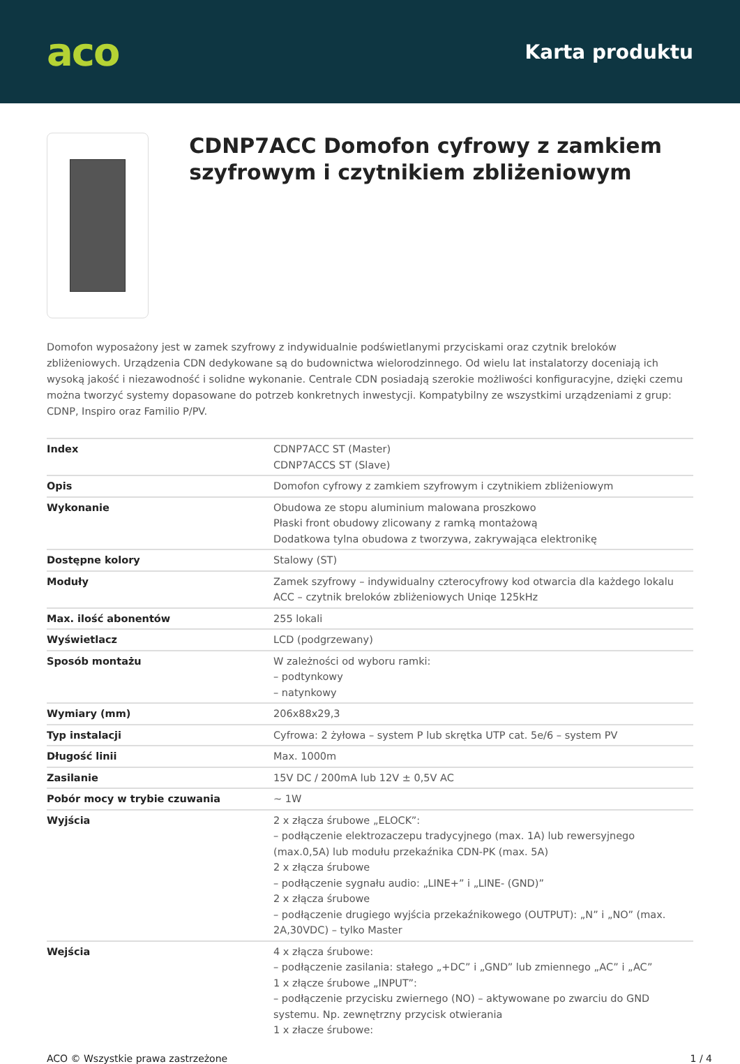aco
Karta produktu
CDNP7ACC Domofon cyfrowy z zamkiem szyfrowym i czytnikiem zbliżeniowym
Domofon wyposażony jest w zamek szyfrowy z indywidualnie podświetlanymi przyciskami oraz czytnik breloków zbliżeniowych. Urządzenia CDN dedykowane są do budownictwa wielorodzinnego. Od wielu lat instalatorzy doceniają ich wysoką jakość i niezawodność i solidne wykonanie. Centrale CDN posiadają szerokie możliwości konfiguracyjne, dzięki czemu można tworzyć systemy dopasowane do potrzeb konkretnych inwestycji. Kompatybilny ze wszystkimi urządzeniami z grup: CDNP, Inspiro oraz Familio P/PV.
| Index | CDNP7ACC ST (Master) CDNP7ACCS ST (Slave) |
| Opis | Domofon cyfrowy z zamkiem szyfrowym i czytnikiem zbliżeniowym |
| Wykonanie | Obudowa ze stopu aluminium malowana proszkowo Płaski front obudowy zlicowany z ramką montażową Dodatkowa tylna obudowa z tworzywa, zakrywająca elektronikę |
| Dostępne kolory | Stalowy (ST) |
| Moduły | Zamek szyfrowy – indywidualny czterocyfrowy kod otwarcia dla każdego lokalu ACC – czytnik breloków zbliżeniowych Uniqe 125kHz |
| Max. ilość abonentów | 255 lokali |
| Wyświetlacz | LCD (podgrzewany) |
| Sposób montażu | W zależności od wyboru ramki: – podtynkowy – natynkowy |
| Wymiary (mm) | 206x88x29,3 |
| Typ instalacji | Cyfrowa: 2 żyłowa – system P lub skrętka UTP cat. 5e/6 – system PV |
| Długość linii | Max. 1000m |
| Zasilanie | 15V DC / 200mA lub 12V ± 0,5V AC |
| Pobór mocy w trybie czuwania | ~ 1W |
| Wyjścia | 2 x złącza śrubowe „ELOCK”: – podłączenie elektrozaczepu tradycyjnego (max. 1A) lub rewersyjnego (max.0,5A) lub modułu przekaźnika CDN-PK (max. 5A) 2 x złącza śrubowe – podłączenie sygnału audio: „LINE+” i „LINE- (GND)” 2 x złącza śrubowe – podłączenie drugiego wyjścia przekaźnikowego (OUTPUT): „N” i „NO” (max. 2A,30VDC) – tylko Master |
| Wejścia | 4 x złącza śrubowe: – podłączenie zasilania: stałego „+DC” i „GND” lub zmiennego „AC” i „AC” 1 x złącze śrubowe „INPUT”: – podłączenie przycisku zwiernego (NO) – aktywowane po zwarciu do GND systemu. Np. zewnętrzny przycisk otwierania 1 x złacze śrubowe: |
ACO © Wszystkie prawa zastrzeżone 1 / 4